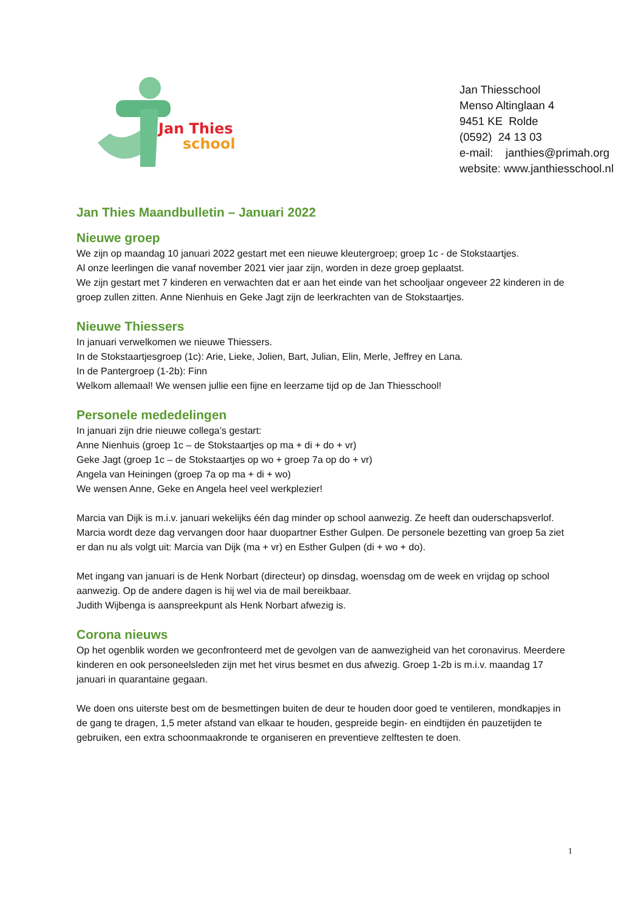Jan Thies
school
Jan Thiesschool
Menso Altinglaan 4
9451 KE Rolde
(0592) 24 13 03
e-mail: janthies@primah.org
website: www.janthiesschool.nl
Jan Thies Maandbulletin – Januari 2022
Nieuwe groep
We zijn op maandag 10 januari 2022 gestart met een nieuwe kleutergroep; groep 1c - de Stokstaartjes.
Al onze leerlingen die vanaf november 2021 vier jaar zijn, worden in deze groep geplaatst.
We zijn gestart met 7 kinderen en verwachten dat er aan het einde van het schooljaar ongeveer 22 kinderen in de groep zullen zitten. Anne Nienhuis en Geke Jagt zijn de leerkrachten van de Stokstaartjes.
Nieuwe Thiessers
In januari verwelkomen we nieuwe Thiessers.
In de Stokstaartjesgroep (1c): Arie, Lieke, Jolien, Bart, Julian, Elin, Merle, Jeffrey en Lana.
In de Pantergroep (1-2b): Finn
Welkom allemaal! We wensen jullie een fijne en leerzame tijd op de Jan Thiesschool!
Personele mededelingen
In januari zijn drie nieuwe collega’s gestart:
Anne Nienhuis (groep 1c – de Stokstaartjes op ma + di + do + vr)
Geke Jagt (groep 1c – de Stokstaartjes op wo + groep 7a op do + vr)
Angela van Heiningen (groep 7a op ma + di + wo)
We wensen Anne, Geke en Angela heel veel werkplezier!
Marcia van Dijk is m.i.v. januari wekelijks één dag minder op school aanwezig. Ze heeft dan ouderschapsverlof. Marcia wordt deze dag vervangen door haar duopartner Esther Gulpen. De personele bezetting van groep 5a ziet er dan nu als volgt uit: Marcia van Dijk (ma + vr) en Esther Gulpen (di + wo + do).
Met ingang van januari is de Henk Norbart (directeur) op dinsdag, woensdag om de week en vrijdag op school aanwezig. Op de andere dagen is hij wel via de mail bereikbaar.
Judith Wijbenga is aanspreekpunt als Henk Norbart afwezig is.
Corona nieuws
Op het ogenblik worden we geconfronteerd met de gevolgen van de aanwezigheid van het coronavirus. Meerdere kinderen en ook personeelsleden zijn met het virus besmet en dus afwezig. Groep 1-2b is m.i.v. maandag 17 januari in quarantaine gegaan.
We doen ons uiterste best om de besmettingen buiten de deur te houden door goed te ventileren, mondkapjes in de gang te dragen, 1,5 meter afstand van elkaar te houden, gespreide begin- en eindtijden én pauzetijden te gebruiken, een extra schoonmaakronde te organiseren en preventieve zelftesten te doen.
1